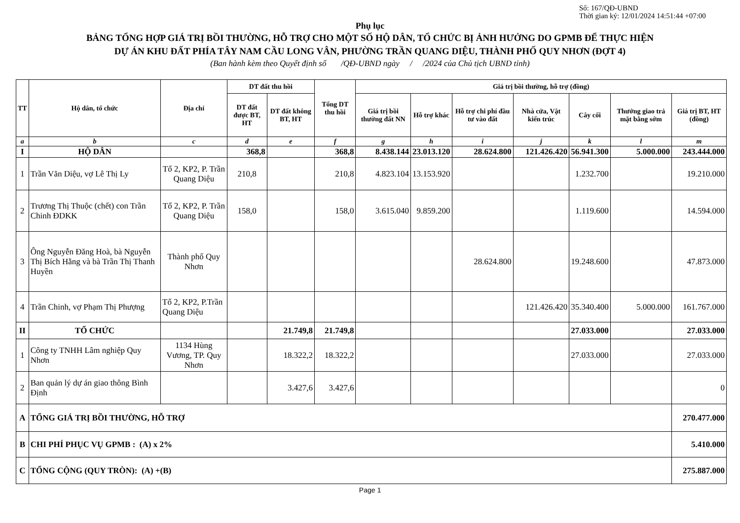Số: 167/QĐ-UBND
Thời gian ký: 12/01/2024 14:51:44 +07:00
Phụ lục
BẢNG TỔNG HỢP GIÁ TRỊ BỒI THƯỜNG, HỖ TRỢ CHO MỘT SỐ HỘ DÂN, TỔ CHỨC BỊ ẢNH HƯỞNG DO GPMB ĐỂ THỰC HIỆN
DỰ ÁN KHU ĐẤT PHÍA TÂY NAM CẦU LONG VÂN, PHƯỜNG TRẦN QUANG DIỆU, THÀNH PHỐ QUY NHƠN (ĐỢT 4)
(Ban hành kèm theo Quyết định số /QĐ-UBND ngày / /2024 của Chủ tịch UBND tỉnh)
| TT | Hộ dân, tổ chức | Địa chỉ | DT đất thu hồi | | Tổng DT thu hồi | Giá trị bồi thường, hỗ trợ (đồng) | | | | | | |
| --- | --- | --- | --- | --- | --- | --- | --- | --- | --- | --- | --- | --- |
| | | | DT đất được BT, HT | DT đất không BT, HT | | Giá trị bồi thường đất NN | Hỗ trợ khác | Hỗ trợ chi phí đầu tư vào đất | Nhà cửa, Vật kiến trúc | Cây cối | Thưởng giao trả mặt bằng sớm | Giá trị BT, HT (đồng) |
| a | b | c | d | e | f | g | h | i | j | k | l | m |
| I | HỘ DÂN | | 368,8 | | 368,8 | 8.438.144 | 23.013.120 | 28.624.800 | 121.426.420 | 56.941.300 | 5.000.000 | 243.444.000 |
| 1 | Trần Văn Diệu, vợ Lê Thị Ly | Tổ 2, KP2, P. Trần Quang Diệu | 210,8 | | 210,8 | 4.823.104 | 13.153.920 | | | 1.232.700 | | 19.210.000 |
| 2 | Trương Thị Thuộc (chết) con Trần Chinh ĐDKK | Tổ 2, KP2, P. Trần Quang Diệu | 158,0 | | 158,0 | 3.615.040 | 9.859.200 | | | 1.119.600 | | 14.594.000 |
| 3 | Ông Nguyễn Đăng Hoà, bà Nguyễn Thị Bích Hằng và bà Trần Thị Thanh Huyền | Thành phố Quy Nhơn | | | | | | 28.624.800 | | 19.248.600 | | 47.873.000 |
| 4 | Trần Chinh, vợ Phạm Thị Phượng | Tổ 2, KP2, P.Trần Quang Diệu | | | | | | | 121.426.420 | 35.340.400 | 5.000.000 | 161.767.000 |
| II | TỔ CHỨC | | | 21.749,8 | 21.749,8 | | | | | 27.033.000 | | 27.033.000 |
| 1 | Công ty TNHH Lâm nghiệp Quy Nhơn | 1134 Hùng Vương, TP. Quy Nhơn | | 18.322,2 | 18.322,2 | | | | | 27.033.000 | | 27.033.000 |
| 2 | Ban quản lý dự án giao thông Bình Định | | | 3.427,6 | 3.427,6 | | | | | | | 0 |
| A | TỔNG GIÁ TRỊ BỒI THƯỜNG, HỖ TRỢ | | | | | | | | | | | 270.477.000 |
| B | CHI PHÍ PHỤC VỤ GPMB : (A) x 2% | | | | | | | | | | | 5.410.000 |
| C | TỔNG CỘNG (QUY TRÒN): (A) +(B) | | | | | | | | | | | 275.887.000 |
Page 1